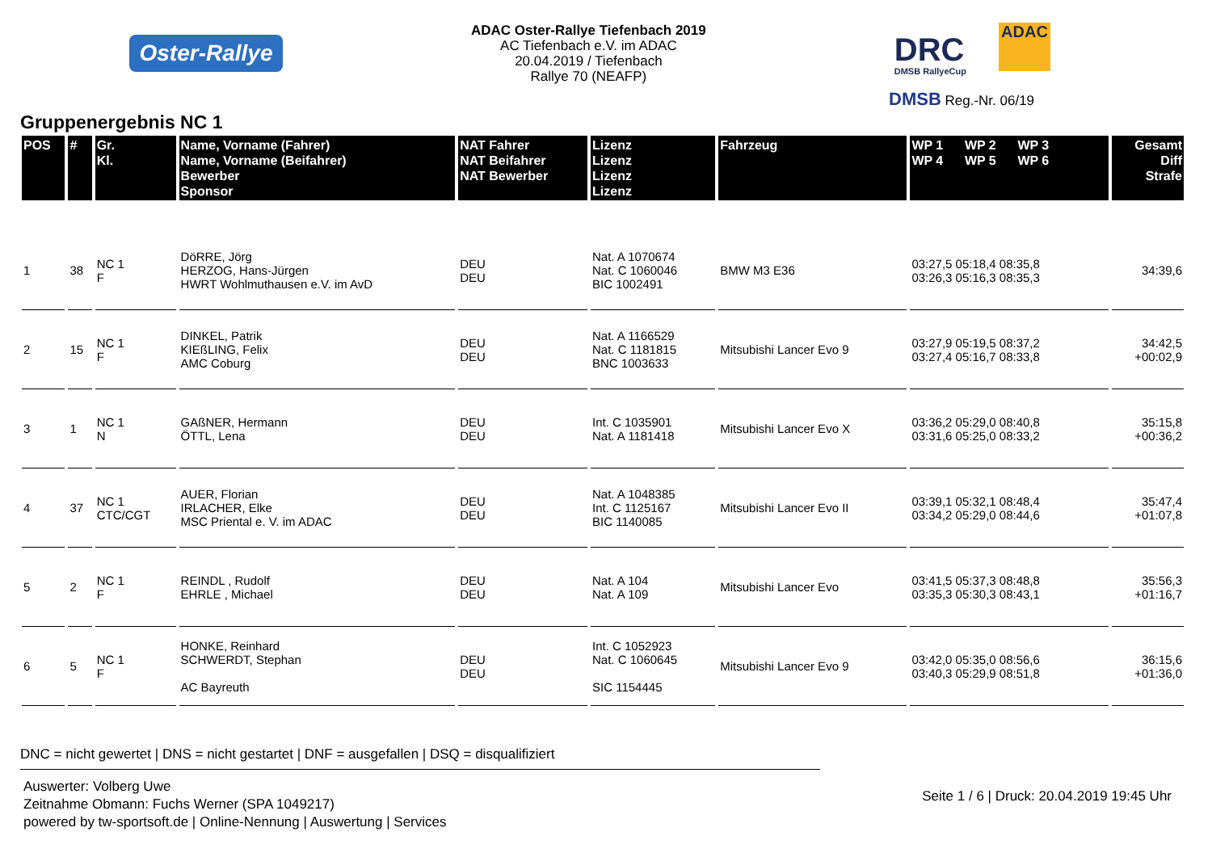Oster-Rallye
ADAC Oster-Rallye Tiefenbach 2019
AC Tiefenbach e.V. im ADAC
20.04.2019 / Tiefenbach
Rallye 70 (NEAFP)
DRC
DMSB RallyeCup
ADAC
DMSB Reg.-Nr. 06/19
Gruppenergebnis NC 1
| POS | # | Gr. Kl. | Name, Vorname (Fahrer) Name, Vorname (Beifahrer) Bewerber Sponsor | NAT Fahrer NAT Beifahrer NAT Bewerber | Lizenz Lizenz Lizenz Lizenz | Fahrzeug | WP 1 WP 2 WP 3 WP 4 WP 5 WP 6 | Gesamt Diff Strafe |
| --- | --- | --- | --- | --- | --- | --- | --- | --- |
| 1 | 38 | NC 1 F | DöRRE, Jörg HERZOG, Hans-Jürgen HWRT Wohlmuthausen e.V. im AvD | DEU DEU | Nat. A 1070674 Nat. C 1060046 BIC 1002491 | BMW M3 E36 | 03:27,5 05:18,4 08:35,8 03:26,3 05:16,3 08:35,3 | 34:39,6 |
| 2 | 15 | NC 1 F | DINKEL, Patrik KIEßLING, Felix AMC Coburg | DEU DEU | Nat. A 1166529 Nat. C 1181815 BNC 1003633 | Mitsubishi Lancer Evo 9 | 03:27,9 05:19,5 08:37,2 03:27,4 05:16,7 08:33,8 | 34:42,5 +00:02,9 |
| 3 | 1 | NC 1 N | GAßNER, Hermann ÖTTL, Lena | DEU DEU | Int. C 1035901 Nat. A 1181418 | Mitsubishi Lancer Evo X | 03:36,2 05:29,0 08:40,8 03:31,6 05:25,0 08:33,2 | 35:15,8 +00:36,2 |
| 4 | 37 | NC 1 CTC/CGT | AUER, Florian IRLACHER, Elke MSC Priental e. V. im ADAC | DEU DEU | Nat. A 1048385 Int. C 1125167 BIC 1140085 | Mitsubishi Lancer Evo II | 03:39,1 05:32,1 08:48,4 03:34,2 05:29,0 08:44,6 | 35:47,4 +01:07,8 |
| 5 | 2 | NC 1 F | REINDL , Rudolf EHRLE , Michael | DEU DEU | Nat. A 104 Nat. A 109 | Mitsubishi Lancer Evo | 03:41,5 05:37,3 08:48,8 03:35,3 05:30,3 08:43,1 | 35:56,3 +01:16,7 |
| 6 | 5 | NC 1 F | HONKE, Reinhard SCHWERDT, Stephan AC Bayreuth | DEU DEU | Int. C 1052923 Nat. C 1060645 SIC 1154445 | Mitsubishi Lancer Evo 9 | 03:42,0 05:35,0 08:56,6 03:40,3 05:29,9 08:51,8 | 36:15,6 +01:36,0 |
DNC = nicht gewertet | DNS = nicht gestartet | DNF = ausgefallen | DSQ = disqualifiziert
Auswerter: Volberg Uwe
Zeitnahme Obmann: Fuchs Werner (SPA 1049217)
powered by tw-sportsoft.de | Online-Nennung | Auswertung | Services
Seite 1 / 6 | Druck: 20.04.2019 19:45 Uhr